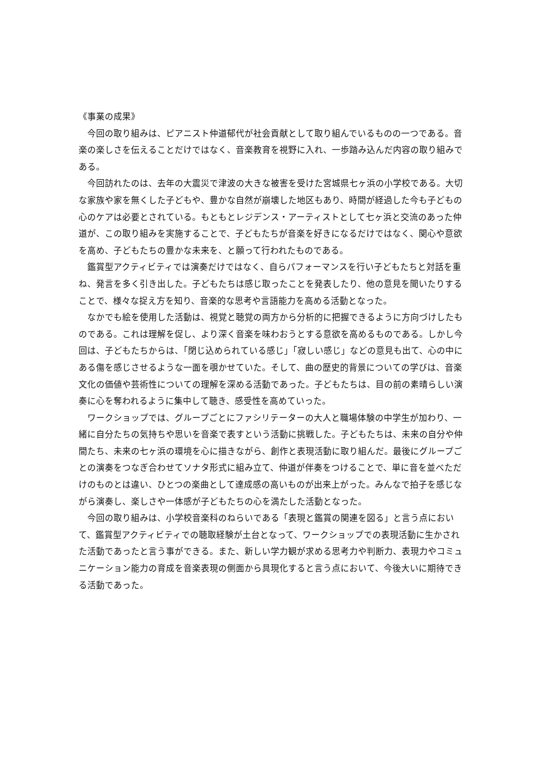《事業の成果》
今回の取り組みは、ピアニスト仲道郁代が社会貢献として取り組んでいるものの一つである。音楽の楽しさを伝えることだけではなく、音楽教育を視野に入れ、一歩踏み込んだ内容の取り組みである。
今回訪れたのは、去年の大震災で津波の大きな被害を受けた宮城県七ヶ浜の小学校である。大切な家族や家を無くした子どもや、豊かな自然が崩壊した地区もあり、時間が経過した今も子どもの心のケアは必要とされている。もともとレジデンス・アーティストとして七ヶ浜と交流のあった仲道が、この取り組みを実施することで、子どもたちが音楽を好きになるだけではなく、関心や意欲を高め、子どもたちの豊かな未来を、と願って行われたものである。
鑑賞型アクティビティでは演奏だけではなく、自らパフォーマンスを行い子どもたちと対話を重ね、発言を多く引き出した。子どもたちは感じ取ったことを発表したり、他の意見を聞いたりすることで、様々な捉え方を知り、音楽的な思考や言語能力を高める活動となった。
なかでも絵を使用した活動は、視覚と聴覚の両方から分析的に把握できるように方向づけしたものである。これは理解を促し、より深く音楽を味わおうとする意欲を高めるものである。しかし今回は、子どもたちからは、「閉じ込められている感じ」「寂しい感じ」などの意見も出て、心の中にある傷を感じさせるような一面を覗かせていた。そして、曲の歴史的背景についての学びは、音楽文化の価値や芸術性についての理解を深める活動であった。子どもたちは、目の前の素晴らしい演奏に心を奪われるように集中して聴き、感受性を高めていった。
ワークショップでは、グループごとにファシリテーターの大人と職場体験の中学生が加わり、一緒に自分たちの気持ちや思いを音楽で表すという活動に挑戦した。子どもたちは、未来の自分や仲間たち、未来の七ヶ浜の環境を心に描きながら、創作と表現活動に取り組んだ。最後にグループごとの演奏をつなぎ合わせてソナタ形式に組み立て、仲道が伴奏をつけることで、単に音を並べただけのものとは違い、ひとつの楽曲として達成感の高いものが出来上がった。みんなで拍子を感じながら演奏し、楽しさや一体感が子どもたちの心を満たした活動となった。
今回の取り組みは、小学校音楽科のねらいである「表現と鑑賞の関連を図る」と言う点において、鑑賞型アクティビティでの聴取経験が土台となって、ワークショップでの表現活動に生かされた活動であったと言う事ができる。また、新しい学力観が求める思考力や判断力、表現力やコミュニケーション能力の育成を音楽表現の側面から具現化すると言う点において、今後大いに期待できる活動であった。